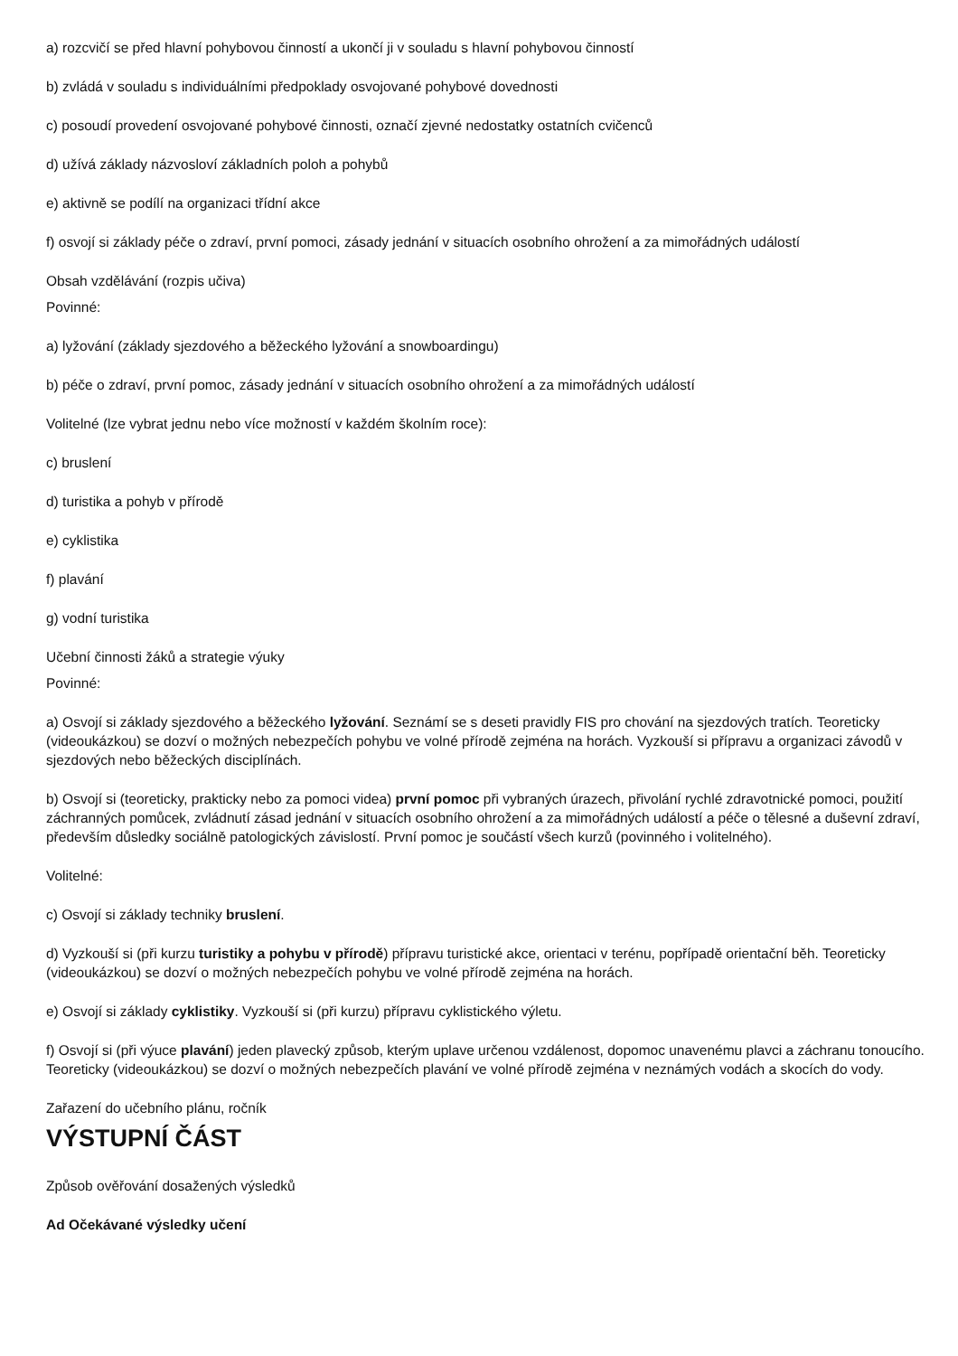a) rozcvičí se před hlavní pohybovou činností a ukončí ji v souladu s hlavní pohybovou činností
b) zvládá v souladu s individuálními předpoklady osvojované pohybové dovednosti
c) posoudí provedení osvojované pohybové činnosti, označí zjevné nedostatky ostatních cvičenců
d) užívá základy názvosloví základních poloh a pohybů
e) aktivně se podílí na organizaci třídní akce
f) osvojí si základy péče o zdraví, první pomoci, zásady jednání v situacích osobního ohrožení a za mimořádných událostí
Obsah vzdělávání (rozpis učiva)
Povinné:
a) lyžování (základy sjezdového a běžeckého lyžování a snowboardingu)
b) péče o zdraví, první pomoc, zásady jednání v situacích osobního ohrožení a za mimořádných událostí
Volitelné (lze vybrat jednu nebo více možností v každém školním roce):
c) bruslení
d) turistika a pohyb v přírodě
e) cyklistika
f) plavání
g) vodní turistika
Učební činnosti žáků a strategie výuky
Povinné:
a) Osvojí si základy sjezdového a běžeckého lyžování. Seznámí se s deseti pravidly FIS pro chování na sjezdových tratích. Teoreticky (videoukázkou) se dozví o možných nebezpečích pohybu ve volné přírodě zejména na horách. Vyzkouší si přípravu a organizaci závodů v sjezdových nebo běžeckých disciplínách.
b) Osvojí si (teoreticky, prakticky nebo za pomoci videa) první pomoc při vybraných úrazech, přivolání rychlé zdravotnické pomoci, použití záchranných pomůcek, zvládnutí zásad jednání v situacích osobního ohrožení a za mimořádných událostí a péče o tělesné a duševní zdraví, především důsledky sociálně patologických závislostí. První pomoc je součástí všech kurzů (povinného i volitelného).
Volitelné:
c) Osvojí si základy techniky bruslení.
d) Vyzkouší si (při kurzu turistiky a pohybu v přírodě) přípravu turistické akce, orientaci v terénu, popřípadě orientační běh. Teoreticky (videoukázkou) se dozví o možných nebezpečích pohybu ve volné přírodě zejména na horách.
e) Osvojí si základy cyklistiky. Vyzkouší si (při kurzu) přípravu cyklistického výletu.
f) Osvojí si (při výuce plavání) jeden plavecký způsob, kterým uplave určenou vzdálenost, dopomoc unavenému plavci a záchranu tonoucího. Teoreticky (videoukázkou) se dozví o možných nebezpečích plavání ve volné přírodě zejména v neznámých vodách a skocích do vody.
Zařazení do učebního plánu, ročník
VÝSTUPNÍ ČÁST
Způsob ověřování dosažených výsledků
Ad Očekávané výsledky učení